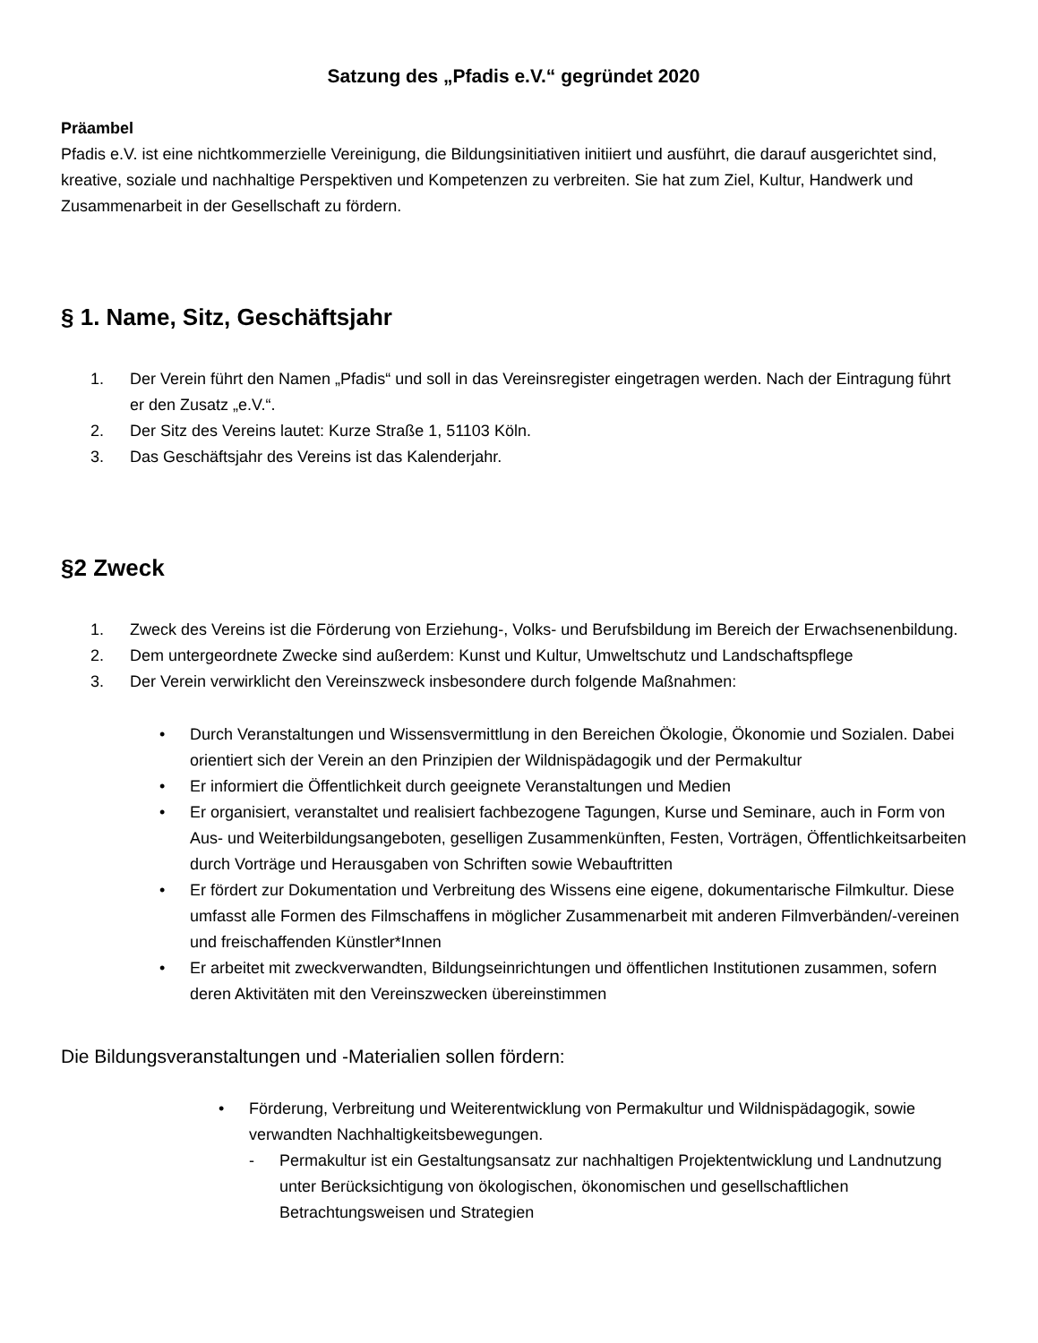Satzung des „Pfadis e.V.“ gegründet 2020
Präambel
Pfadis e.V. ist eine nichtkommerzielle Vereinigung, die Bildungsinitiativen initiiert und ausführt, die darauf ausgerichtet sind, kreative, soziale und nachhaltige Perspektiven und Kompetenzen zu verbreiten. Sie hat zum Ziel, Kultur, Handwerk und Zusammenarbeit in der Gesellschaft zu fördern.
§ 1. Name, Sitz, Geschäftsjahr
1. Der Verein führt den Namen „Pfadis“ und soll in das Vereinsregister eingetragen werden. Nach der Eintragung führt er den Zusatz „e.V.“.
2. Der Sitz des Vereins lautet: Kurze Straße 1, 51103 Köln.
3. Das Geschäftsjahr des Vereins ist das Kalenderjahr.
§2 Zweck
1. Zweck des Vereins ist die Förderung von Erziehung-, Volks- und Berufsbildung im Bereich der Erwachsenenbildung.
2. Dem untergeordnete Zwecke sind außerdem: Kunst und Kultur, Umweltschutz und Landschaftspflege
3. Der Verein verwirklicht den Vereinszweck insbesondere durch folgende Maßnahmen:
• Durch Veranstaltungen und Wissensvermittlung in den Bereichen Ökologie, Ökonomie und Sozialen. Dabei orientiert sich der Verein an den Prinzipien der Wildnispädagogik und der Permakultur
• Er informiert die Öffentlichkeit durch geeignete Veranstaltungen und Medien
• Er organisiert, veranstaltet und realisiert fachbezogene Tagungen, Kurse und Seminare, auch in Form von Aus- und Weiterbildungsangeboten, geselligen Zusammenkünften, Festen, Vorträgen, Öffentlichkeitsarbeiten durch Vorträge und Herausgaben von Schriften sowie Webauftritten
• Er fördert zur Dokumentation und Verbreitung des Wissens eine eigene, dokumentarische Filmkultur. Diese umfasst alle Formen des Filmschaffens in möglicher Zusammenarbeit mit anderen Filmverbänden/-vereinen und freischaffenden Künstler*Innen
• Er arbeitet mit zweckverwandten, Bildungseinrichtungen und öffentlichen Institutionen zusammen, sofern deren Aktivitäten mit den Vereinszwecken übereinstimmen
Die Bildungsveranstaltungen und -Materialien sollen fördern:
• Förderung, Verbreitung und Weiterentwicklung von Permakultur und Wildnispädagogik, sowie verwandten Nachhaltigkeitsbewegungen.
- Permakultur ist ein Gestaltungsansatz zur nachhaltigen Projektentwicklung und Landnutzung unter Berücksichtigung von ökologischen, ökonomischen und gesellschaftlichen Betrachtungsweisen und Strategien